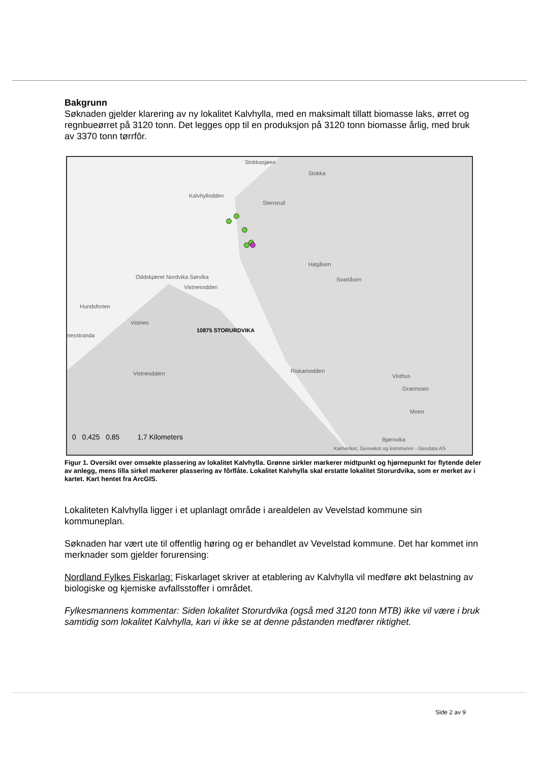Bakgrunn
Søknaden gjelder klarering av ny lokalitet Kalvhylla, med en maksimalt tillatt biomasse laks, ørret og regnbueørret på 3120 tonn. Det legges opp til en produksjon på 3120 tonn biomasse årlig, med bruk av 3370 tonn tørrfôr.
Stokkasjøen
Stokka
Kalvhyllodden
Stensrud
Høgåsen
Svartåsen Oddskjæret Nordvika Sørvika
Vistnesodden
Hundsforten
Vistnes
10875 STORURDVIKA
nesstranda
Vistnesdalen Riskamodden
Visthus
Granmoen
Moen
Bjørnvika 0 0,425 0,85 1,7 Kilometers
Kartverket, Geovekst og kommuner - Geodata AS
Figur 1. Oversikt over omsøkte plassering av lokalitet Kalvhylla. Grønne sirkler markerer midtpunkt og hjørnepunkt for flytende deler av anlegg, mens lilla sirkel markerer plassering av fôrflåte. Lokalitet Kalvhylla skal erstatte lokalitet Storurdvika, som er merket av i kartet. Kart hentet fra ArcGIS.
Lokaliteten Kalvhylla ligger i et uplanlagt område i arealdelen av Vevelstad kommune sin kommuneplan.
Søknaden har vært ute til offentlig høring og er behandlet av Vevelstad kommune. Det har kommet inn merknader som gjelder forurensing:
Nordland Fylkes Fiskarlag: Fiskarlaget skriver at etablering av Kalvhylla vil medføre økt belastning av biologiske og kjemiske avfallsstoffer i området.
Fylkesmannens kommentar: Siden lokalitet Storurdvika (også med 3120 tonn MTB) ikke vil være i bruk samtidig som lokalitet Kalvhylla, kan vi ikke se at denne påstanden medfører riktighet.
Side 2 av 9